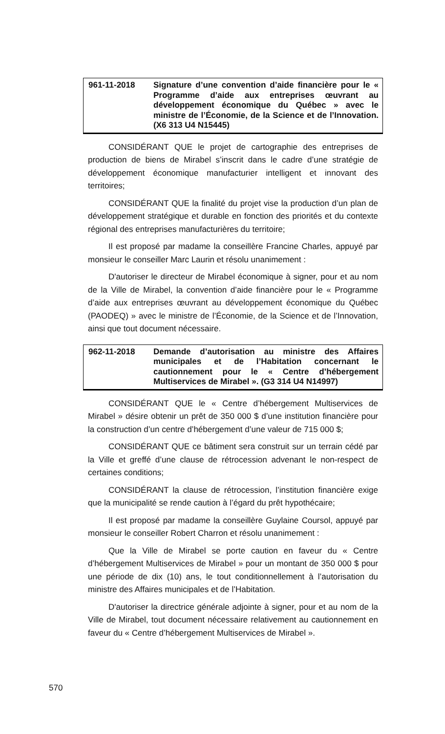961-11-2018 Signature d’une convention d’aide financière pour le « Programme d’aide aux entreprises œuvrant au développement économique du Québec » avec le ministre de l’Économie, de la Science et de l’Innovation. (X6 313 U4 N15445)
CONSIDÉRANT QUE le projet de cartographie des entreprises de production de biens de Mirabel s’inscrit dans le cadre d’une stratégie de développement économique manufacturier intelligent et innovant des territoires;
CONSIDÉRANT QUE la finalité du projet vise la production d’un plan de développement stratégique et durable en fonction des priorités et du contexte régional des entreprises manufacturières du territoire;
Il est proposé par madame la conseillère Francine Charles, appuyé par monsieur le conseiller Marc Laurin et résolu unanimement :
D'autoriser le directeur de Mirabel économique à signer, pour et au nom de la Ville de Mirabel, la convention d’aide financière pour le « Programme d’aide aux entreprises œuvrant au développement économique du Québec (PAODEQ) » avec le ministre de l’Économie, de la Science et de l’Innovation, ainsi que tout document nécessaire.
962-11-2018 Demande d’autorisation au ministre des Affaires municipales et de l’Habitation concernant le cautionnement pour le « Centre d’hébergement Multiservices de Mirabel ». (G3 314 U4 N14997)
CONSIDÉRANT QUE le « Centre d’hébergement Multiservices de Mirabel » désire obtenir un prêt de 350 000 $ d’une institution financière pour la construction d’un centre d’hébergement d’une valeur de 715 000 $;
CONSIDÉRANT QUE ce bâtiment sera construit sur un terrain cédé par la Ville et greffé d’une clause de rétrocession advenant le non-respect de certaines conditions;
CONSIDÉRANT la clause de rétrocession, l’institution financière exige que la municipalité se rende caution à l’égard du prêt hypothécaire;
Il est proposé par madame la conseillère Guylaine Coursol, appuyé par monsieur le conseiller Robert Charron et résolu unanimement :
Que la Ville de Mirabel se porte caution en faveur du « Centre d’hébergement Multiservices de Mirabel » pour un montant de 350 000 $ pour une période de dix (10) ans, le tout conditionnellement à l’autorisation du ministre des Affaires municipales et de l’Habitation.
D'autoriser la directrice générale adjointe à signer, pour et au nom de la Ville de Mirabel, tout document nécessaire relativement au cautionnement en faveur du « Centre d’hébergement Multiservices de Mirabel ».
570